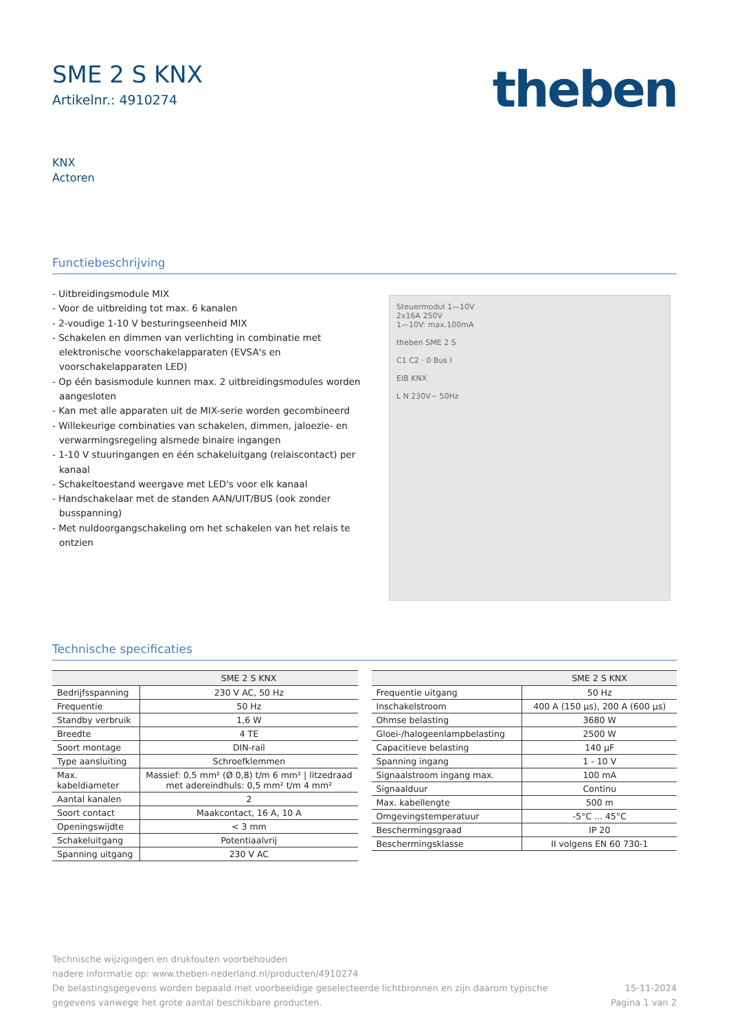SME 2 S KNX
Artikelnr.: 4910274
theben
KNX
Actoren
Functiebeschrijving
- Uitbreidingsmodule MIX
- Voor de uitbreiding tot max. 6 kanalen
- 2-voudige 1-10 V besturingseenheid MIX
- Schakelen en dimmen van verlichting in combinatie met elektronische voorschakelapparaten (EVSA's en voorschakelapparaten LED)
- Op één basismodule kunnen max. 2 uitbreidingsmodules worden aangesloten
- Kan met alle apparaten uit de MIX-serie worden gecombineerd
- Willekeurige combinaties van schakelen, dimmen, jaloezie- en verwarmingsregeling alsmede binaire ingangen
- 1-10 V stuuringangen en één schakeluitgang (relaiscontact) per kanaal
- Schakeltoestand weergave met LED's voor elk kanaal
- Handschakelaar met de standen AAN/UIT/BUS (ook zonder busspanning)
- Met nuldoorgangschakeling om het schakelen van het relais te ontzien
Steuermodul 1—10V
2x16A 250V
1—10V: max.100mA
theben SME 2 S
C1 C2 · 0 Bus I
EIB KNX
L N 230V~ 50Hz
Technische specificaties
| | SME 2 S KNX |
| --- | --- |
| Bedrijfsspanning | 230 V AC, 50 Hz |
| Frequentie | 50 Hz |
| Standby verbruik | 1,6 W |
| Breedte | 4 TE |
| Soort montage | DIN-rail |
| Type aansluiting | Schroefklemmen |
| Max. kabeldiameter | Massief: 0,5 mm² (Ø 0,8) t/m 6 mm² / litzedraad met adereindhuls: 0,5 mm² t/m 4 mm² |
| Aantal kanalen | 2 |
| Soort contact | Maakcontact, 16 A, 10 A |
| Openingswijdte | < 3 mm |
| Schakeluitgang | Potentiaalvrij |
| Spanning uitgang | 230 V AC |
| | SME 2 S KNX |
| --- | --- |
| Frequentie uitgang | 50 Hz |
| Inschakelstroom | 400 A (150 µs), 200 A (600 µs) |
| Ohmse belasting | 3680 W |
| Gloei-/halogeenlampbelasting | 2500 W |
| Capacitieve belasting | 140 µF |
| Spanning ingang | 1 - 10 V |
| Signaalstroom ingang max. | 100 mA |
| Signaalduur | Continu |
| Max. kabellengte | 500 m |
| Omgevingstemperatuur | -5°C ... 45°C |
| Beschermingsgraad | IP 20 |
| Beschermingsklasse | II volgens EN 60 730-1 |
Technische wijzigingen en drukfouten voorbehouden
nadere informatie op: www.theben-nederland.nl/producten/4910274
De belastingsgegevens worden bepaald met voorbeeldige geselecteerde lichtbronnen en zijn daarom typische
gegevens vanwege het grote aantal beschikbare producten.
15-11-2024
Pagina 1 van 2